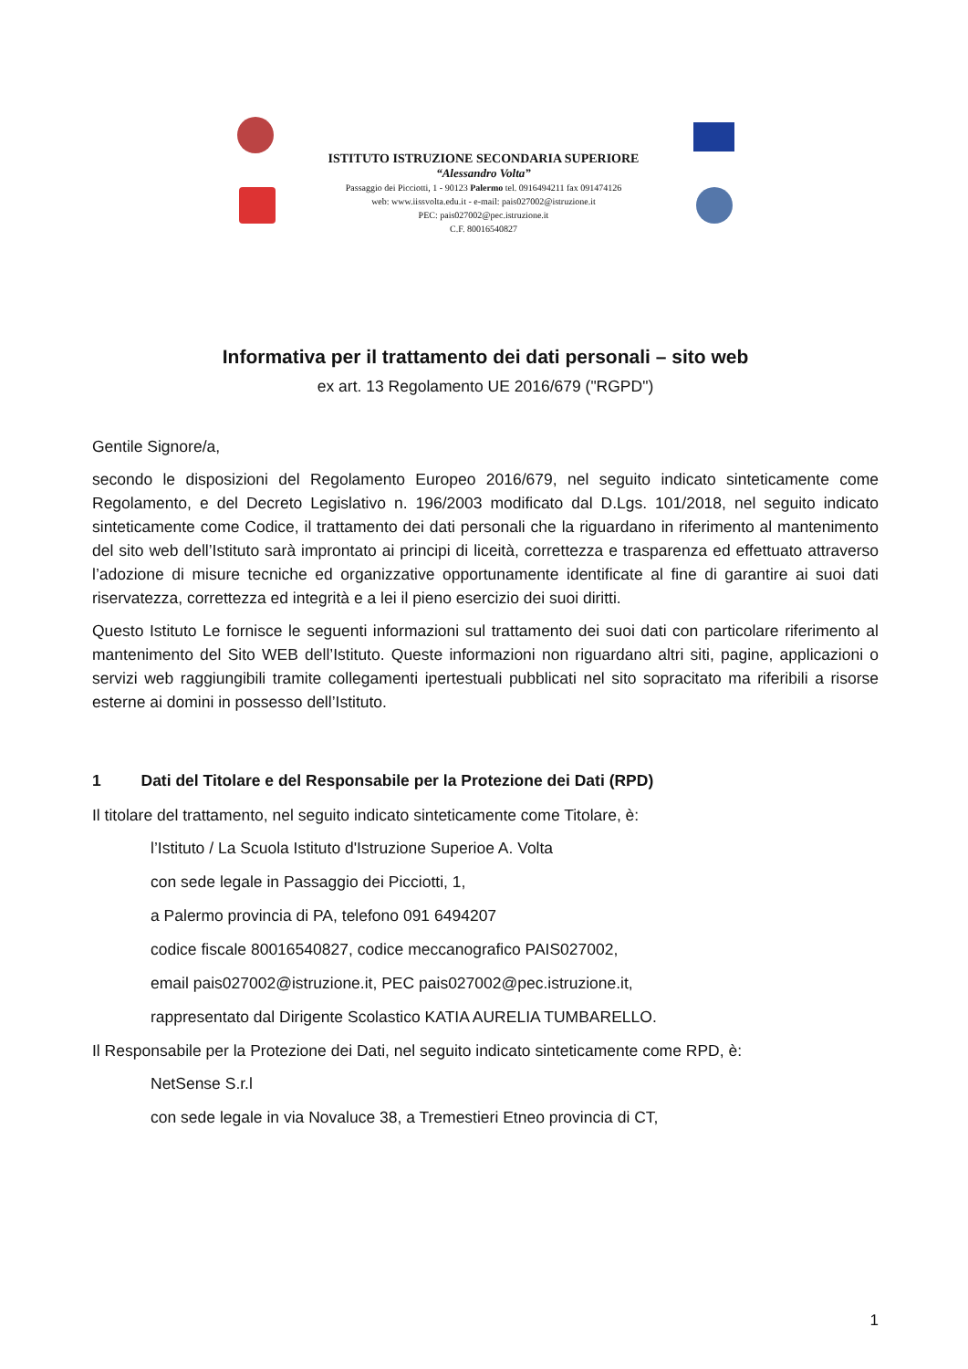ISTITUTO ISTRUZIONE SECONDARIA SUPERIORE
“Alessandro Volta”
Passaggio dei Picciotti, 1 - 90123 Palermo tel. 0916494211 fax 091474126
web: www.iissvolta.edu.it - e-mail: pais027002@istruzione.it
PEC: pais027002@pec.istruzione.it
C.F. 80016540827
Informativa per il trattamento dei dati personali – sito web
ex art. 13 Regolamento UE 2016/679 ("RGPD")
Gentile Signore/a,
secondo le disposizioni del Regolamento Europeo 2016/679, nel seguito indicato sinteticamente come Regolamento, e del Decreto Legislativo n. 196/2003 modificato dal D.Lgs. 101/2018, nel seguito indicato sinteticamente come Codice, il trattamento dei dati personali che la riguardano in riferimento al mantenimento del sito web dell’Istituto sarà improntato ai principi di liceità, correttezza e trasparenza ed effettuato attraverso l’adozione di misure tecniche ed organizzative opportunamente identificate al fine di garantire ai suoi dati riservatezza, correttezza ed integrità e a lei il pieno esercizio dei suoi diritti.
Questo Istituto Le fornisce le seguenti informazioni sul trattamento dei suoi dati con particolare riferimento al mantenimento del Sito WEB dell’Istituto. Queste informazioni non riguardano altri siti, pagine, applicazioni o servizi web raggiungibili tramite collegamenti ipertestuali pubblicati nel sito sopracitato ma riferibili a risorse esterne ai domini in possesso dell’Istituto.
1 Dati del Titolare e del Responsabile per la Protezione dei Dati (RPD)
Il titolare del trattamento, nel seguito indicato sinteticamente come Titolare, è:
l’Istituto / La Scuola Istituto d'Istruzione Superioe A. Volta
con sede legale in Passaggio dei Picciotti, 1,
a Palermo provincia di PA, telefono 091 6494207
codice fiscale 80016540827, codice meccanografico PAIS027002,
email pais027002@istruzione.it, PEC pais027002@pec.istruzione.it,
rappresentato dal Dirigente Scolastico KATIA AURELIA TUMBARELLO.
Il Responsabile per la Protezione dei Dati, nel seguito indicato sinteticamente come RPD, è:
NetSense S.r.l
con sede legale in via Novaluce 38, a Tremestieri Etneo provincia di CT,
1